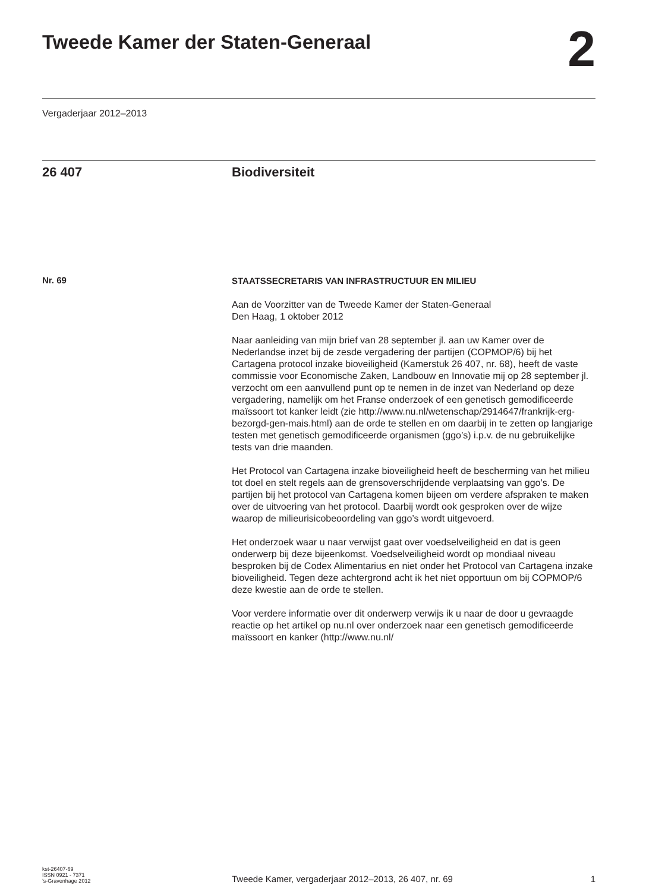Tweede Kamer der Staten-Generaal
2
Vergaderjaar 2012–2013
26 407 Biodiversiteit
Nr. 69
STAATSSECRETARIS VAN INFRASTRUCTUUR EN MILIEU
Aan de Voorzitter van de Tweede Kamer der Staten-Generaal
Den Haag, 1 oktober 2012
Naar aanleiding van mijn brief van 28 september jl. aan uw Kamer over de Nederlandse inzet bij de zesde vergadering der partijen (COPMOP/6) bij het Cartagena protocol inzake bioveiligheid (Kamerstuk 26 407, nr. 68), heeft de vaste commissie voor Economische Zaken, Landbouw en Innovatie mij op 28 september jl. verzocht om een aanvullend punt op te nemen in de inzet van Nederland op deze vergadering, namelijk om het Franse onderzoek of een genetisch gemodificeerde maïssoort tot kanker leidt (zie http://www.nu.nl/wetenschap/2914647/frankrijk-erg-bezorgd-gen-mais.html) aan de orde te stellen en om daarbij in te zetten op langjarige testen met genetisch gemodificeerde organismen (ggo’s) i.p.v. de nu gebruikelijke tests van drie maanden.
Het Protocol van Cartagena inzake bioveiligheid heeft de bescherming van het milieu tot doel en stelt regels aan de grensoverschrijdende verplaatsing van ggo’s. De partijen bij het protocol van Cartagena komen bijeen om verdere afspraken te maken over de uitvoering van het protocol. Daarbij wordt ook gesproken over de wijze waarop de milieurisicobeoordeling van ggo’s wordt uitgevoerd.
Het onderzoek waar u naar verwijst gaat over voedselveiligheid en dat is geen onderwerp bij deze bijeenkomst. Voedselveiligheid wordt op mondiaal niveau besproken bij de Codex Alimentarius en niet onder het Protocol van Cartagena inzake bioveiligheid. Tegen deze achtergrond acht ik het niet opportuun om bij COPMOP/6 deze kwestie aan de orde te stellen.
Voor verdere informatie over dit onderwerp verwijs ik u naar de door u gevraagde reactie op het artikel op nu.nl over onderzoek naar een genetisch gemodificeerde maïssoort en kanker (http://www.nu.nl/
kst-26407-69
ISSN 0921 - 7371
’s-Gravenhage 2012
Tweede Kamer, vergaderjaar 2012–2013, 26 407, nr. 69
1